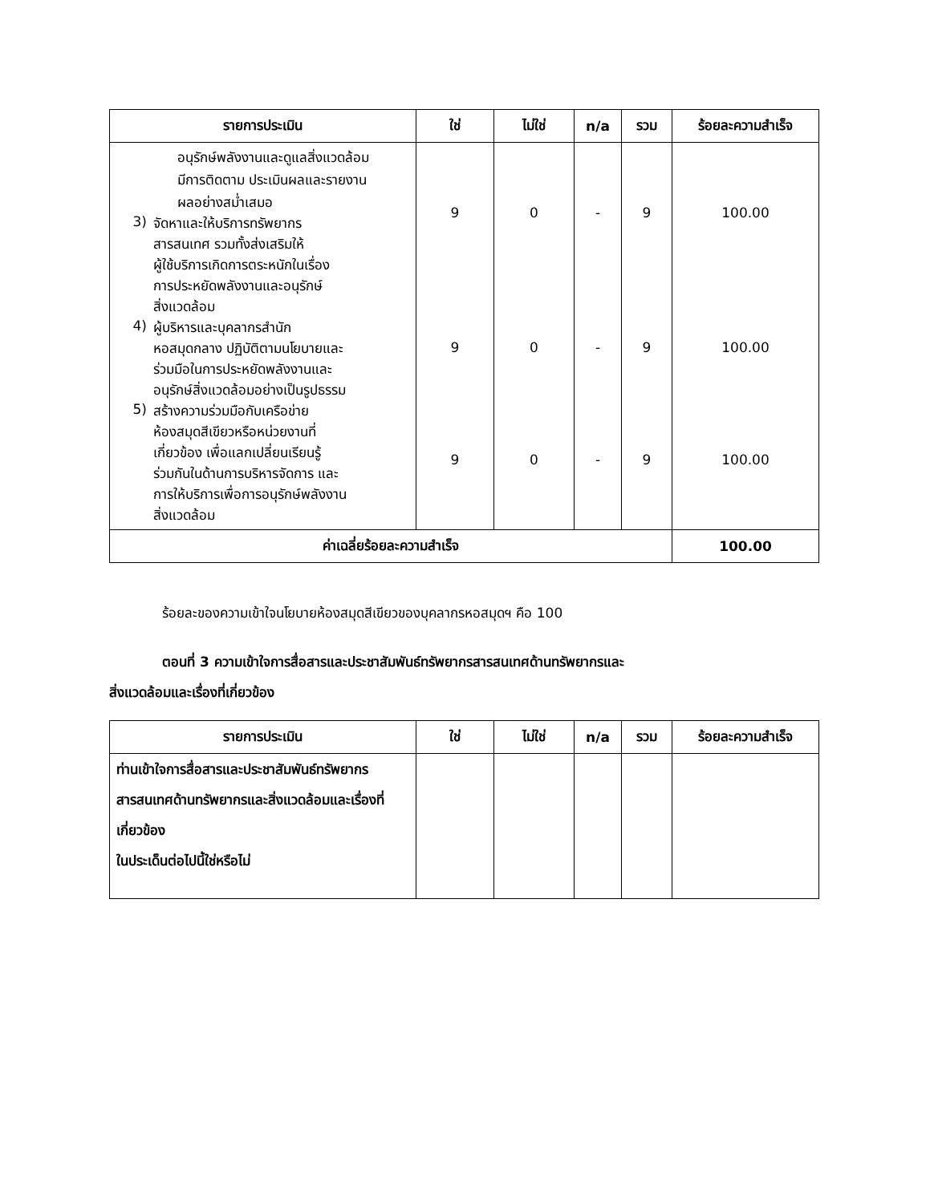| รายการประเมิน | ใช่ | ไม่ใช่ | n/a | รวม | ร้อยละความสำเร็จ |
| --- | --- | --- | --- | --- | --- |
| อนุรักษ์พลังงานและดูแลสิ่งแวดล้อม มีการติดตาม ประเมินผลและรายงาน ผลอย่างสม่ำเสมอ 3) จัดหาและให้บริการทรัพยากร สารสนเทศ รวมทั้งส่งเสริมให้ ผู้ใช้บริการเกิดการตระหนักในเรื่อง การประหยัดพลังงานและอนุรักษ์ สิ่งแวดล้อม 4) ผู้บริหารและบุคลากรสำนัก หอสมุดกลาง ปฏิบัติตามนโยบายและ ร่วมมือในการประหยัดพลังงานและ อนุรักษ์สิ่งแวดล้อมอย่างเป็นรูปธรรม 5) สร้างความร่วมมือกับเครือข่าย ห้องสมุดสีเขียวหรือหน่วยงานที่ เกี่ยวข้อง เพื่อแลกเปลี่ยนเรียนรู้ ร่วมกันในด้านการบริหารจัดการ และ การให้บริการเพื่อการอนุรักษ์พลังงาน สิ่งแวดล้อม | 9 9 9 | 0 0 0 | - - - | 9 9 9 | 100.00 100.00 100.00 |
| ค่าเฉลี่ยร้อยละความสำเร็จ | | | | | 100.00 |
ร้อยละของความเข้าใจนโยบายห้องสมุดสีเขียวของบุคลากรหอสมุดฯ คือ 100
ตอนที่ 3 ความเข้าใจการสื่อสารและประชาสัมพันธ์ทรัพยากรสารสนเทศด้านทรัพยากรและ
สิ่งแวดล้อมและเรื่องที่เกี่ยวข้อง
| รายการประเมิน | ใช่ | ไม่ใช่ | n/a | รวม | ร้อยละความสำเร็จ |
| --- | --- | --- | --- | --- | --- |
| ท่านเข้าใจการสื่อสารและประชาสัมพันธ์ทรัพยากรสารสนเทศด้านทรัพยากรและสิ่งแวดล้อมและเรื่องที่เกี่ยวข้อง ในประเด็นต่อไปนี้ใช่หรือไม่ | | | | | |